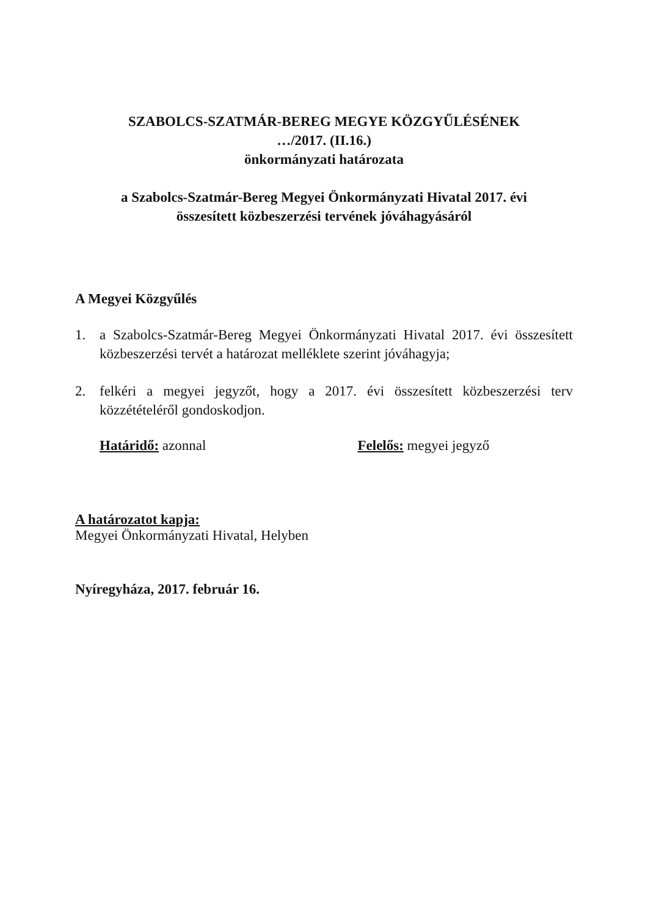SZABOLCS-SZATMÁR-BEREG MEGYE KÖZGYŰLÉSÉNEK
…/2017. (II.16.)
önkormányzati határozata
a Szabolcs-Szatmár-Bereg Megyei Önkormányzati Hivatal 2017. évi
összesített közbeszerzési tervének jóváhagyásáról
A Megyei Közgyűlés
1. a Szabolcs-Szatmár-Bereg Megyei Önkormányzati Hivatal 2017. évi összesített közbeszerzési tervét a határozat melléklete szerint jóváhagyja;
2. felkéri a megyei jegyzőt, hogy a 2017. évi összesített közbeszerzési terv közzétételéről gondoskodjon.
Határidő: azonnal Felelős: megyei jegyző
A határozatot kapja:
Megyei Önkormányzati Hivatal, Helyben
Nyíregyháza, 2017. február 16.